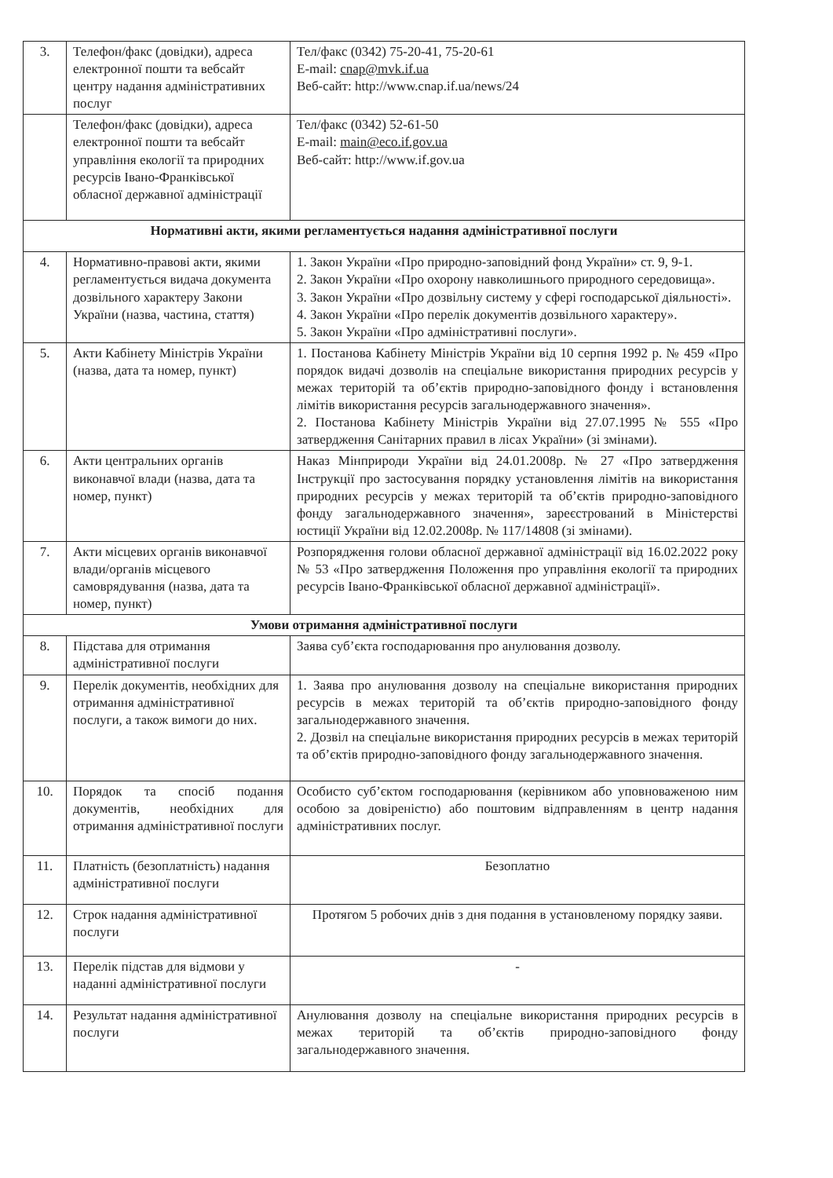| 3. | Телефон/факс (довідки), адреса електронної пошти та вебсайт центру надання адміністративних послуг | Тел/факс (0342) 75-20-41, 75-20-61 E-mail: cnap@mvk.if.ua Веб-сайт: http://www.cnap.if.ua/news/24 |
| | Телефон/факс (довідки), адреса електронної пошти та вебсайт управління екології та природних ресурсів Івано-Франківської обласної державної адміністрації | Тел/факс (0342) 52-61-50 E-mail: main@eco.if.gov.ua Веб-сайт: http://www.if.gov.ua |
| Нормативні акти, якими регламентується надання адміністративної послуги | | |
| 4. | Нормативно-правові акти, якими регламентується видача документа дозвільного характеру Закони України (назва, частина, стаття) | 1. Закон України «Про природно-заповідний фонд України» ст. 9, 9-1. 2. Закон України «Про охорону навколишнього природного середовища». 3. Закон України «Про дозвільну систему у сфері господарської діяльності». 4. Закон України «Про перелік документів дозвільного характеру». 5. Закон України «Про адміністративні послуги». |
| 5. | Акти Кабінету Міністрів України (назва, дата та номер, пункт) | 1. Постанова Кабінету Міністрів України від 10 серпня 1992 р. № 459 «Про порядок видачі дозволів на спеціальне використання природних ресурсів у межах територій та об’єктів природно-заповідного фонду і встановлення лімітів використання ресурсів загальнодержавного значення». 2. Постанова Кабінету Міністрів України від 27.07.1995 № 555 «Про затвердження Санітарних правил в лісах України» (зі змінами). |
| 6. | Акти центральних органів виконавчої влади (назва, дата та номер, пункт) | Наказ Мінприроди України від 24.01.2008р. № 27 «Про затвердження Інструкції про застосування порядку установлення лімітів на використання природних ресурсів у межах територій та об’єктів природно-заповідного фонду загальнодержавного значення», зареєстрований в Міністерстві юстиції України від 12.02.2008р. № 117/14808 (зі змінами). |
| 7. | Акти місцевих органів виконавчої влади/органів місцевого самоврядування (назва, дата та номер, пункт) | Розпорядження голови обласної державної адміністрації від 16.02.2022 року № 53 «Про затвердження Положення про управління екології та природних ресурсів Івано-Франківської обласної державної адміністрації». |
| Умови отримання адміністративної послуги | | |
| 8. | Підстава для отримання адміністративної послуги | Заява суб’єкта господарювання про анулювання дозволу. |
| 9. | Перелік документів, необхідних для отримання адміністративної послуги, а також вимоги до них. | 1. Заява про анулювання дозволу на спеціальне використання природних ресурсів в межах територій та об’єктів природно-заповідного фонду загальнодержавного значення. 2. Дозвіл на спеціальне використання природних ресурсів в межах територій та об’єктів природно-заповідного фонду загальнодержавного значення. |
| 10. | Порядок та спосіб подання документів, необхідних для отримання адміністративної послуги | Особисто суб’єктом господарювання (керівником або уповноваженою ним особою за довіреністю) або поштовим відправленням в центр надання адміністративних послуг. |
| 11. | Платність (безоплатність) надання адміністративної послуги | Безоплатно |
| 12. | Строк надання адміністративної послуги | Протягом 5 робочих днів з дня подання в установленому порядку заяви. |
| 13. | Перелік підстав для відмови у наданні адміністративної послуги | - |
| 14. | Результат надання адміністративної послуги | Анулювання дозволу на спеціальне використання природних ресурсів в межах територій та об’єктів природно-заповідного фонду загальнодержавного значення. |